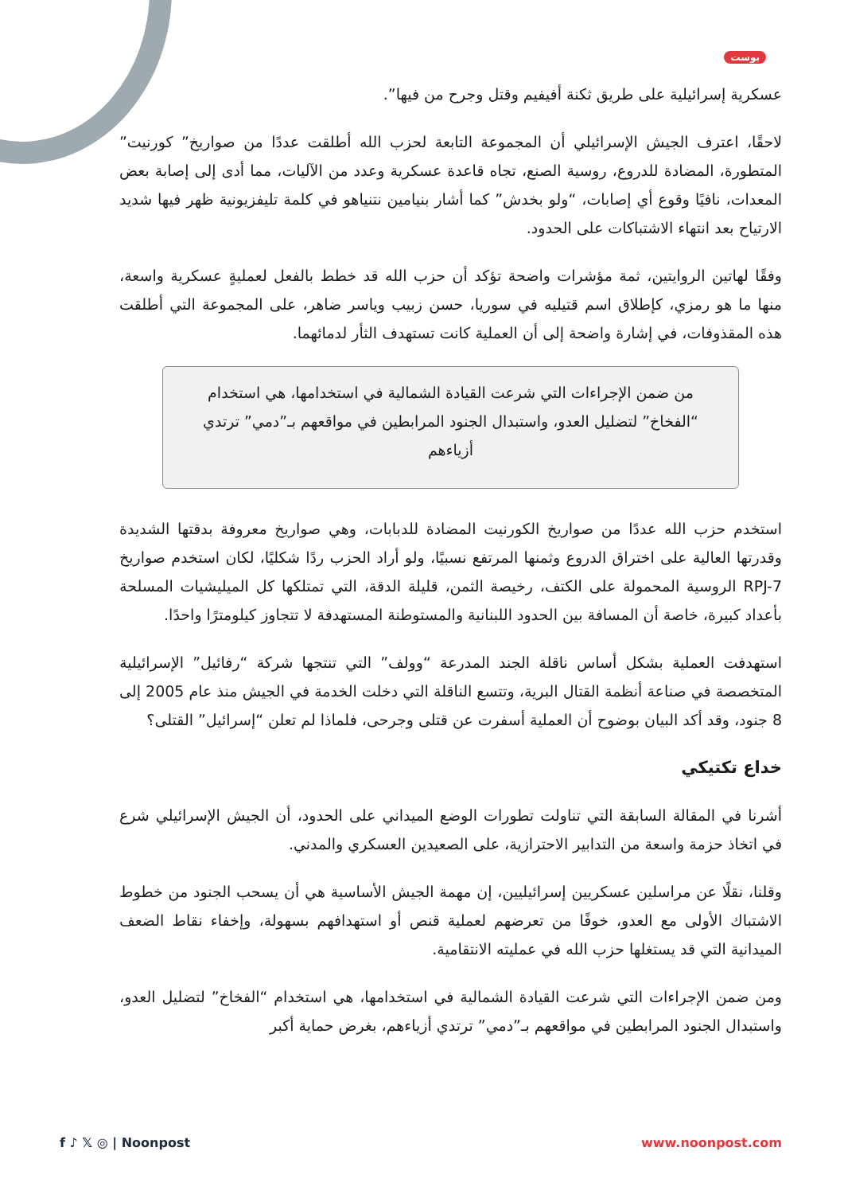بوست
عسكرية إسرائيلية على طريق ثكنة أفيفيم وقتل وجرح من فيها”.
لاحقًا، اعترف الجيش الإسرائيلي أن المجموعة التابعة لحزب الله أطلقت عددًا من صواريخ” كورنيت” المتطورة، المضادة للدروع، روسية الصنع، تجاه قاعدة عسكرية وعدد من الآليات، مما أدى إلى إصابة بعض المعدات، نافيًا وقوع أي إصابات، “ولو بخدش” كما أشار بنيامين نتنياهو في كلمة تليفزيونية ظهر فيها شديد الارتياح بعد انتهاء الاشتباكات على الحدود.
وفقًا لهاتين الروايتين، ثمة مؤشرات واضحة تؤكد أن حزب الله قد خطط بالفعل لعمليةٍ عسكرية واسعة، منها ما هو رمزي، كإطلاق اسم قتيليه في سوريا، حسن زبيب وياسر ضاهر، على المجموعة التي أطلقت هذه المقذوفات، في إشارة واضحة إلى أن العملية كانت تستهدف الثأر لدمائهما.
من ضمن الإجراءات التي شرعت القيادة الشمالية في استخدامها، هي استخدام “الفخاخ” لتضليل العدو، واستبدال الجنود المرابطين في مواقعهم بـ”دمي” ترتدي أزياءهم
استخدم حزب الله عددًا من صواريخ الكورنيت المضادة للدبابات، وهي صواريخ معروفة بدقتها الشديدة وقدرتها العالية على اختراق الدروع وثمنها المرتفع نسبيًا، ولو أراد الحزب ردًا شكليًا، لكان استخدم صواريخ RPJ-7 الروسية المحمولة على الكتف، رخيصة الثمن، قليلة الدقة، التي تمتلكها كل الميليشيات المسلحة بأعداد كبيرة، خاصة أن المسافة بين الحدود اللبنانية والمستوطنة المستهدفة لا تتجاوز كيلومترًا واحدًا.
استهدفت العملية بشكل أساس ناقلة الجند المدرعة “وولف” التي تنتجها شركة “رفائيل” الإسرائيلية المتخصصة في صناعة أنظمة القتال البرية، وتتسع الناقلة التي دخلت الخدمة في الجيش منذ عام 2005 إلى 8 جنود، وقد أكد البيان بوضوح أن العملية أسفرت عن قتلى وجرحى، فلماذا لم تعلن “إسرائيل” القتلى؟
خداع تكتيكي
أشرنا في المقالة السابقة التي تناولت تطورات الوضع الميداني على الحدود، أن الجيش الإسرائيلي شرع في اتخاذ حزمة واسعة من التدابير الاحترازية، على الصعيدين العسكري والمدني.
وقلنا، نقلًا عن مراسلين عسكريين إسرائيليين، إن مهمة الجيش الأساسية هي أن يسحب الجنود من خطوط الاشتباك الأولى مع العدو، خوفًا من تعرضهم لعملية قنص أو استهدافهم بسهولة، وإخفاء نقاط الضعف الميدانية التي قد يستغلها حزب الله في عمليته الانتقامية.
ومن ضمن الإجراءات التي شرعت القيادة الشمالية في استخدامها، هي استخدام “الفخاخ” لتضليل العدو، واستبدال الجنود المرابطين في مواقعهم بـ”دمي” ترتدي أزياءهم، بغرض حماية أكبر
f ♪ 𝕏 ◎ | Noonpost www.noonpost.com